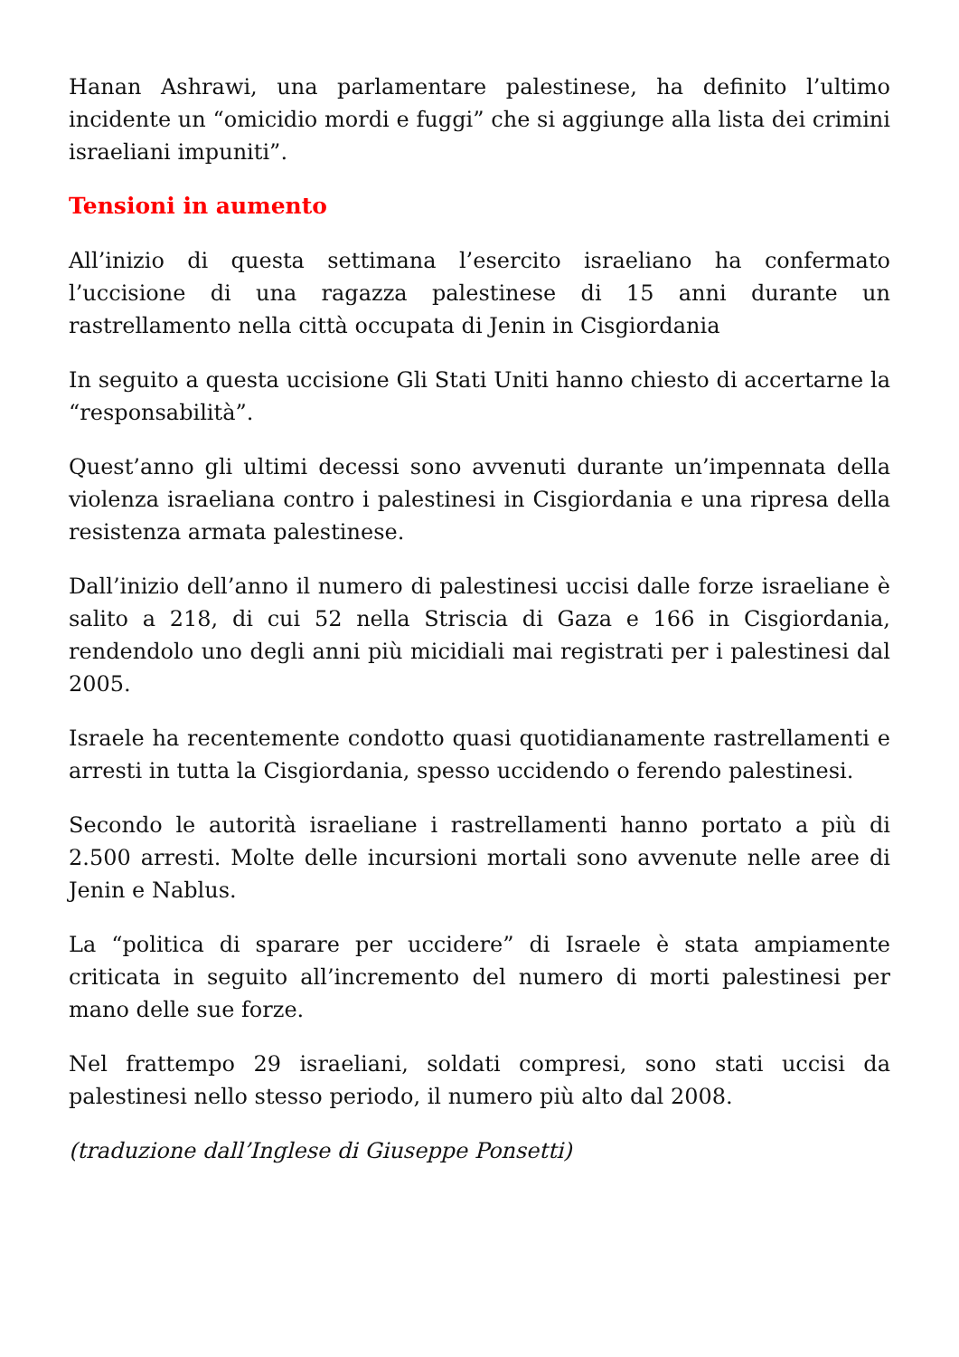Hanan Ashrawi, una parlamentare palestinese, ha definito l’ultimo incidente un “omicidio mordi e fuggi” che si aggiunge alla lista dei crimini israeliani impuniti”.
Tensioni in aumento
All’inizio di questa settimana l’esercito israeliano ha confermato l’uccisione di una ragazza palestinese di 15 anni durante un rastrellamento nella città occupata di Jenin in Cisgiordania
In seguito a questa uccisione Gli Stati Uniti hanno chiesto di accertarne la “responsabilità”.
Quest’anno gli ultimi decessi sono avvenuti durante un’impennata della violenza israeliana contro i palestinesi in Cisgiordania e una ripresa della resistenza armata palestinese.
Dall’inizio dell’anno il numero di palestinesi uccisi dalle forze israeliane è salito a 218, di cui 52 nella Striscia di Gaza e 166 in Cisgiordania, rendendolo uno degli anni più micidiali mai registrati per i palestinesi dal 2005.
Israele ha recentemente condotto quasi quotidianamente rastrellamenti e arresti in tutta la Cisgiordania, spesso uccidendo o ferendo palestinesi.
Secondo le autorità israeliane i rastrellamenti hanno portato a più di 2.500 arresti. Molte delle incursioni mortali sono avvenute nelle aree di Jenin e Nablus.
La “politica di sparare per uccidere” di Israele è stata ampiamente criticata in seguito all’incremento del numero di morti palestinesi per mano delle sue forze.
Nel frattempo 29 israeliani, soldati compresi, sono stati uccisi da palestinesi nello stesso periodo, il numero più alto dal 2008.
(traduzione dall’Inglese di Giuseppe Ponsetti)